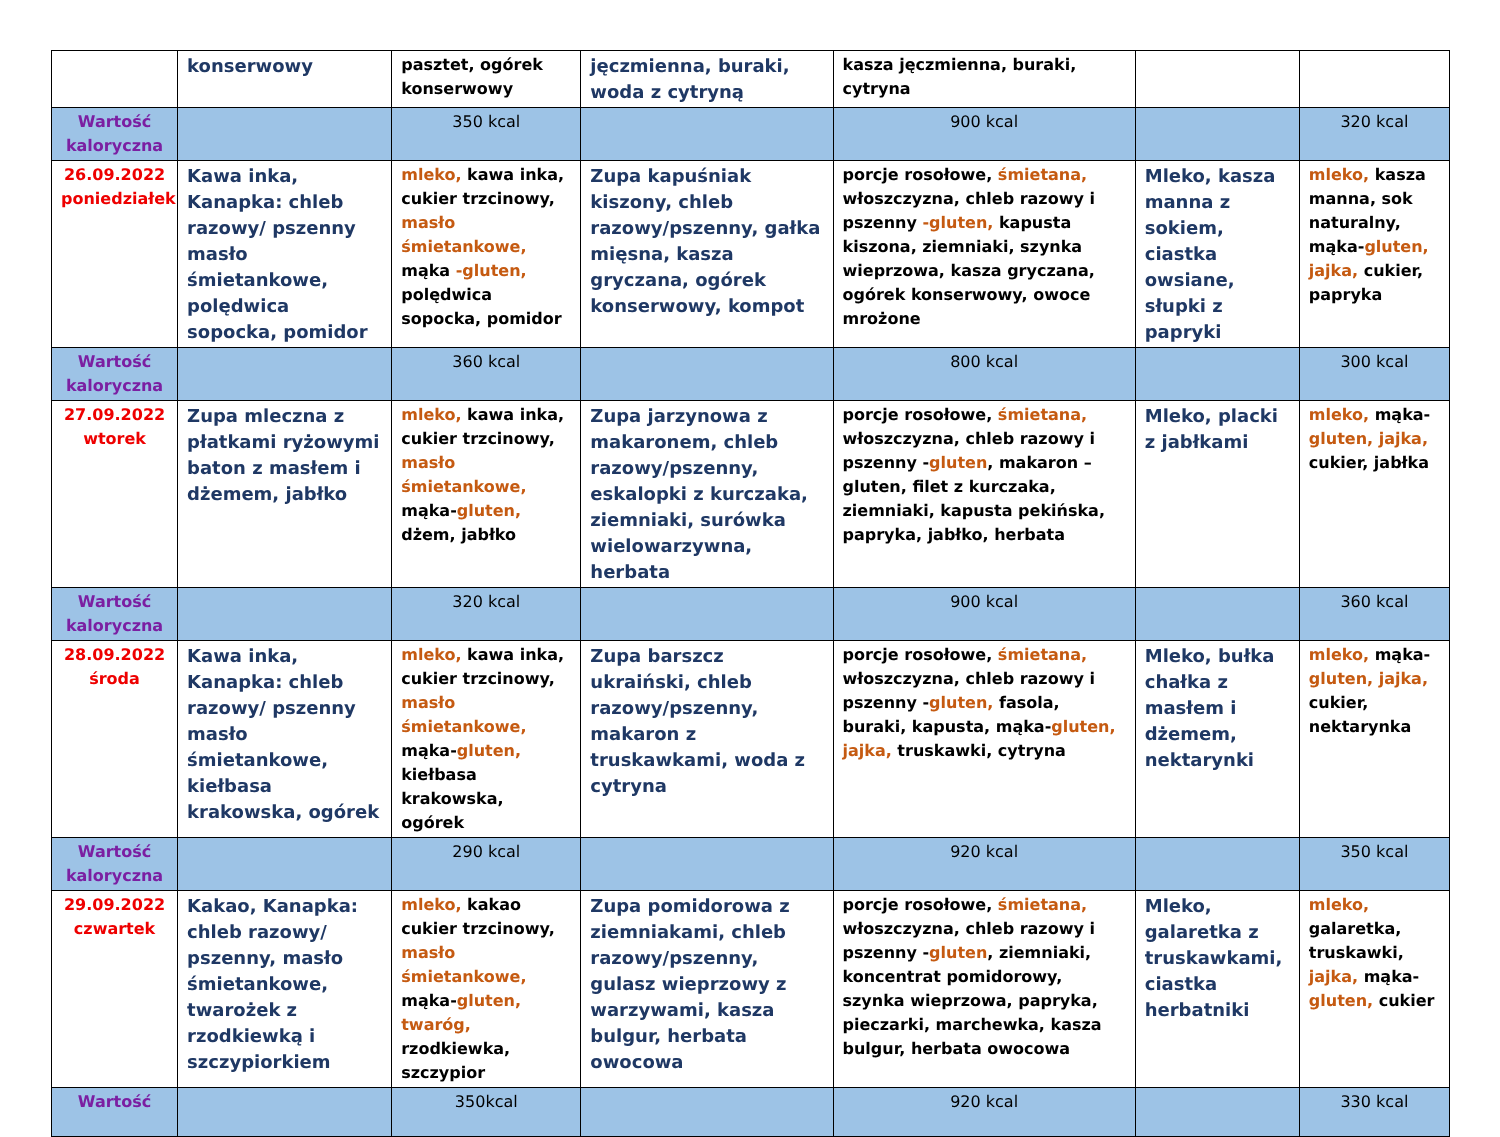| | konserwowy | pasztet, ogórek konserwowy | jęczmienna, buraki, woda z cytryną | kasza jęczmienna, buraki, cytryna | | |
| Wartość kaloryczna | | 350 kcal | | 900 kcal | | 320 kcal |
| 26.09.2022 poniedziałek | Kawa inka, Kanapka: chleb razowy/ pszenny masło śmietankowe, polędwica sopocka, pomidor | mleko, kawa inka, cukier trzcinowy, masło śmietankowe, mąka -gluten, polędwica sopocka, pomidor | Zupa kapuśniak kiszony, chleb razowy/pszenny, gałka mięsna, kasza gryczana, ogórek konserwowy, kompot | porcje rosołowe, śmietana, włoszczyzna, chleb razowy i pszenny -gluten, kapusta kiszona, ziemniaki, szynka wieprzowa, kasza gryczana, ogórek konserwowy, owoce mrożone | Mleko, kasza manna z sokiem, ciastka owsiane, słupki z papryki | mleko, kasza manna, sok naturalny, mąka- gluten, jajka, cukier, papryka |
| Wartość kaloryczna | | 360 kcal | | 800 kcal | | 300 kcal |
| 27.09.2022 wtorek | Zupa mleczna z płatkami ryżowymi baton z masłem i dżemem, jabłko | mleko, kawa inka, cukier trzcinowy, masło śmietankowe, mąka- gluten, dżem, jabłko | Zupa jarzynowa z makaronem, chleb razowy/pszenny, eskalopki z kurczaka, ziemniaki, surówka wielowarzywna, herbata | porcje rosołowe, śmietana, włoszczyzna, chleb razowy i pszenny - gluten , makaron – gluten, filet z kurczaka, ziemniaki, kapusta pekińska, papryka, jabłko, herbata | Mleko, placki z jabłkami | mleko, mąka- gluten, jajka, cukier, jabłka |
| Wartość kaloryczna | | 320 kcal | | 900 kcal | | 360 kcal |
| 28.09.2022 środa | Kawa inka, Kanapka: chleb razowy/ pszenny masło śmietankowe, kiełbasa krakowska, ogórek | mleko, kawa inka, cukier trzcinowy, masło śmietankowe, mąka- gluten, kiełbasa krakowska, ogórek | Zupa barszcz ukraiński, chleb razowy/pszenny, makaron z truskawkami, woda z cytryna | porcje rosołowe, śmietana, włoszczyzna, chleb razowy i pszenny - gluten, fasola, buraki, kapusta, mąka- gluten, jajka, truskawki, cytryna | Mleko, bułka chałka z masłem i dżemem, nektarynki | mleko, mąka- gluten, jajka, cukier, nektarynka |
| Wartość kaloryczna | | 290 kcal | | 920 kcal | | 350 kcal |
| 29.09.2022 czwartek | Kakao, Kanapka: chleb razowy/ pszenny, masło śmietankowe, twarożek z rzodkiewką i szczypiorkiem | mleko, kakao cukier trzcinowy, masło śmietankowe, mąka- gluten, twaróg, rzodkiewka, szczypior | Zupa pomidorowa z ziemniakami, chleb razowy/pszenny, gulasz wieprzowy z warzywami, kasza bulgur, herbata owocowa | porcje rosołowe, śmietana, włoszczyzna, chleb razowy i pszenny - gluten , ziemniaki, koncentrat pomidorowy, szynka wieprzowa, papryka, pieczarki, marchewka, kasza bulgur, herbata owocowa | Mleko, galaretka z truskawkami, ciastka herbatniki | mleko, galaretka, truskawki, jajka, mąka- gluten, cukier |
| Wartość | | 350kcal | | 920 kcal | | 330 kcal |